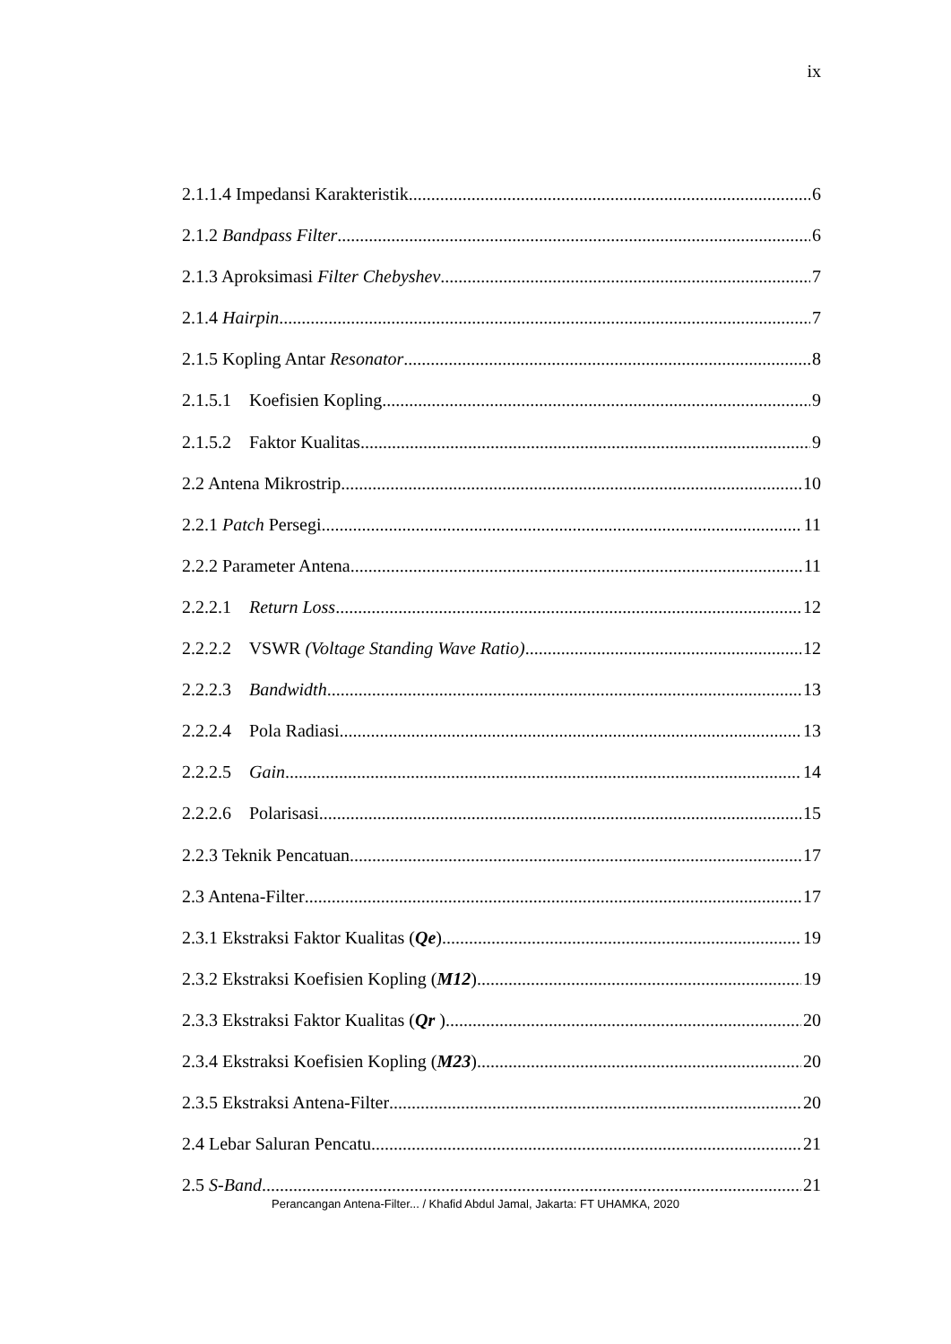ix
2.1.1.4 Impedansi Karakteristik 6
2.1.2 Bandpass Filter 6
2.1.3 Aproksimasi Filter Chebyshev 7
2.1.4 Hairpin 7
2.1.5 Kopling Antar Resonator 8
2.1.5.1 Koefisien Kopling 9
2.1.5.2 Faktor Kualitas 9
2.2 Antena Mikrostrip 10
2.2.1 Patch Persegi 11
2.2.2 Parameter Antena 11
2.2.2.1 Return Loss 12
2.2.2.2 VSWR (Voltage Standing Wave Ratio) 12
2.2.2.3 Bandwidth 13
2.2.2.4 Pola Radiasi 13
2.2.2.5 Gain 14
2.2.2.6 Polarisasi 15
2.2.3 Teknik Pencatuan 17
2.3 Antena-Filter 17
2.3.1 Ekstraksi Faktor Kualitas (Qe) 19
2.3.2 Ekstraksi Koefisien Kopling (M12) 19
2.3.3 Ekstraksi Faktor Kualitas (Qr ) 20
2.3.4 Ekstraksi Koefisien Kopling (M23) 20
2.3.5 Ekstraksi Antena-Filter 20
2.4 Lebar Saluran Pencatu 21
2.5 S-Band 21
Perancangan Antena-Filter... / Khafid Abdul Jamal, Jakarta: FT UHAMKA, 2020